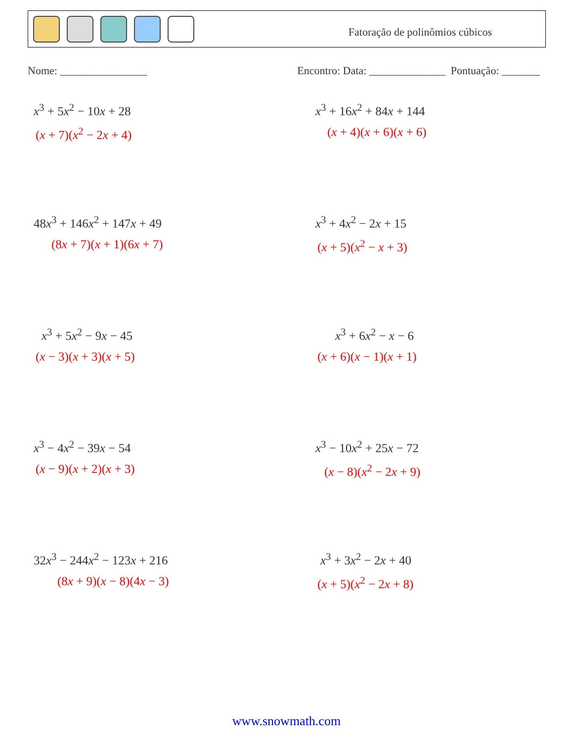Fatoração de polinômios cúbicos
Nome: ________________ Encontro: Data: ______________ Pontuação: _______
x<sup>3</sup> + 5x<sup>2</sup> − 10x + 28
(x + 7)(x<sup>2</sup> − 2x + 4)
x<sup>3</sup> + 16x<sup>2</sup> + 84x + 144
(x + 4)(x + 6)(x + 6)
48x<sup>3</sup> + 146x<sup>2</sup> + 147x + 49
(8x + 7)(x + 1)(6x + 7)
x<sup>3</sup> + 4x<sup>2</sup> − 2x + 15
(x + 5)(x<sup>2</sup> − x + 3)
x<sup>3</sup> + 5x<sup>2</sup> − 9x − 45
(x − 3)(x + 3)(x + 5)
x<sup>3</sup> + 6x<sup>2</sup> − x − 6
(x + 6)(x − 1)(x + 1)
x<sup>3</sup> − 4x<sup>2</sup> − 39x − 54
(x − 9)(x + 2)(x + 3)
x<sup>3</sup> − 10x<sup>2</sup> + 25x − 72
(x − 8)(x<sup>2</sup> − 2x + 9)
32x<sup>3</sup> − 244x<sup>2</sup> − 123x + 216
(8x + 9)(x − 8)(4x − 3)
x<sup>3</sup> + 3x<sup>2</sup> − 2x + 40
(x + 5)(x<sup>2</sup> − 2x + 8)
www.snowmath.com